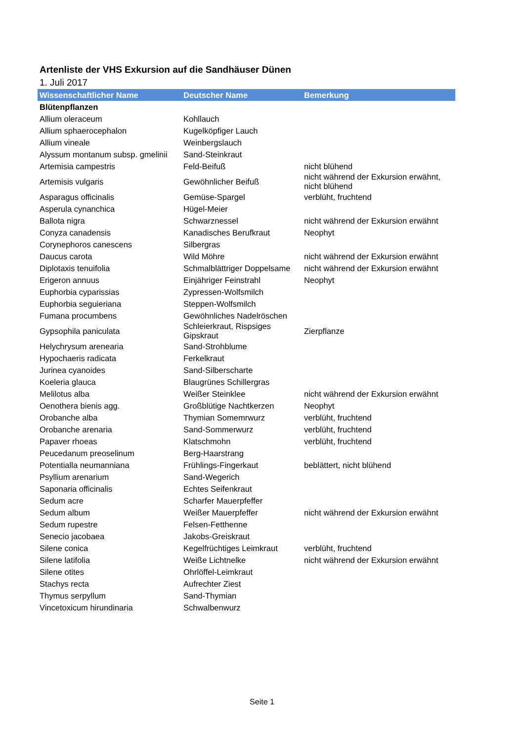Artenliste der VHS Exkursion auf die Sandhäuser Dünen
1. Juli 2017
| Wissenschaftlicher Name | Deutscher Name | Bemerkung |
| --- | --- | --- |
| Blütenpflanzen | | |
| Allium oleraceum | Kohllauch | |
| Allium sphaerocephalon | Kugelköpfiger Lauch | |
| Allium vineale | Weinbergslauch | |
| Alyssum montanum subsp. gmelinii | Sand-Steinkraut | |
| Artemisia campestris | Feld-Beifuß | nicht blühend |
| Artemisis vulgaris | Gewöhnlicher Beifuß | nicht während der Exkursion erwähnt, nicht blühend |
| Asparagus officinalis | Gemüse-Spargel | verblüht, fruchtend |
| Asperula cynanchica | Hügel-Meier | |
| Ballota nigra | Schwarznessel | nicht während der Exkursion erwähnt |
| Conyza canadensis | Kanadisches Berufkraut | Neophyt |
| Corynephoros canescens | Silbergras | |
| Daucus carota | Wild Möhre | nicht während der Exkursion erwähnt |
| Diplotaxis tenuifolia | Schmalblättriger Doppelsame | nicht während der Exkursion erwähnt |
| Erigeron annuus | Einjähriger Feinstrahl | Neophyt |
| Euphorbia cyparissias | Zypressen-Wolfsmilch | |
| Euphorbia seguieriana | Steppen-Wolfsmilch | |
| Fumana procumbens | Gewöhnliches Nadelröschen | |
| Gypsophila paniculata | Schleierkraut, Rispsiges Gipskraut | Zierpflanze |
| Helychrysum arenearia | Sand-Strohblume | |
| Hypochaeris radicata | Ferkelkraut | |
| Jurinea cyanoides | Sand-Silberscharte | |
| Koeleria glauca | Blaugrünes Schillergras | |
| Melilotus alba | Weißer Steinklee | nicht während der Exkursion erwähnt |
| Oenothera bienis agg. | Großblütige Nachtkerzen | Neophyt |
| Orobanche alba | Thymian Somemrwurz | verblüht, fruchtend |
| Orobanche arenaria | Sand-Sommerwurz | verblüht, fruchtend |
| Papaver rhoeas | Klatschmohn | verblüht, fruchtend |
| Peucedanum preoselinum | Berg-Haarstrang | |
| Potentialla neumanniana | Frühlings-Fingerkaut | beblättert, nicht blühend |
| Psyllium arenarium | Sand-Wegerich | |
| Saponaria officinalis | Echtes Seifenkraut | |
| Sedum acre | Scharfer Mauerpfeffer | |
| Sedum album | Weißer Mauerpfeffer | nicht während der Exkursion erwähnt |
| Sedum rupestre | Felsen-Fetthenne | |
| Senecio jacobaea | Jakobs-Greiskraut | |
| Silene conica | Kegelfrüchtiges Leimkraut | verblüht, fruchtend |
| Silene latifolia | Weiße Lichtnelke | nicht während der Exkursion erwähnt |
| Silene otites | Ohrlöffel-Leimkraut | |
| Stachys recta | Aufrechter Ziest | |
| Thymus serpyllum | Sand-Thymian | |
| Vincetoxicum hirundinaria | Schwalbenwurz | |
Seite 1